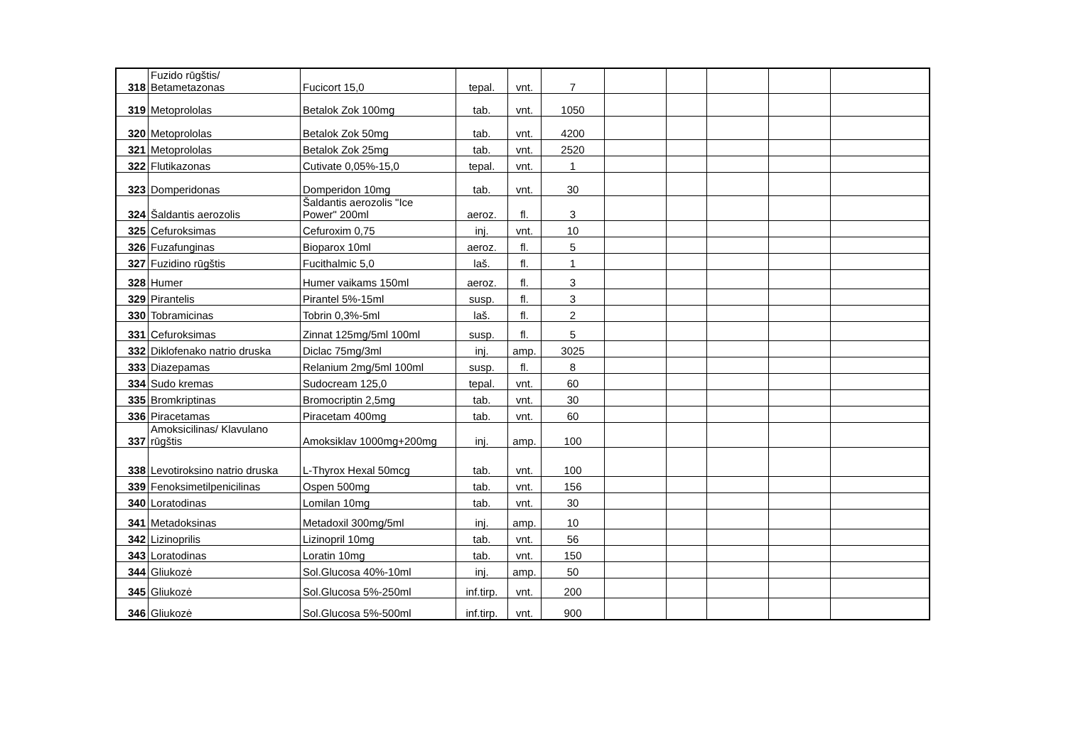| 318 | Fuzido rūgštis/ Betametazonas | Fucicort 15,0 | tepal. | vnt. | 7 | | | | | |
| 319 | Metoprololas | Betalok Zok 100mg | tab. | vnt. | 1050 | | | | | |
| 320 | Metoprololas | Betalok Zok 50mg | tab. | vnt. | 4200 | | | | | |
| 321 | Metoprololas | Betalok Zok 25mg | tab. | vnt. | 2520 | | | | | |
| 322 | Flutikazonas | Cutivate 0,05%-15,0 | tepal. | vnt. | 1 | | | | | |
| 323 | Domperidonas | Domperidon 10mg | tab. | vnt. | 30 | | | | | |
| 324 | Šaldantis aerozolis | Šaldantis aerozolis "Ice Power" 200ml | aeroz. | fl. | 3 | | | | | |
| 325 | Cefuroksimas | Cefuroxim 0,75 | inj. | vnt. | 10 | | | | | |
| 326 | Fuzafunginas | Bioparox 10ml | aeroz. | fl. | 5 | | | | | |
| 327 | Fuzidino rūgštis | Fucithalmic 5,0 | laš. | fl. | 1 | | | | | |
| 328 | Humer | Humer vaikams 150ml | aeroz. | fl. | 3 | | | | | |
| 329 | Pirantelis | Pirantel 5%-15ml | susp. | fl. | 3 | | | | | |
| 330 | Tobramicinas | Tobrin 0,3%-5ml | laš. | fl. | 2 | | | | | |
| 331 | Cefuroksimas | Zinnat 125mg/5ml 100ml | susp. | fl. | 5 | | | | | |
| 332 | Diklofenako natrio druska | Diclac 75mg/3ml | inj. | amp. | 3025 | | | | | |
| 333 | Diazepamas | Relanium 2mg/5ml 100ml | susp. | fl. | 8 | | | | | |
| 334 | Sudo kremas | Sudocream 125,0 | tepal. | vnt. | 60 | | | | | |
| 335 | Bromkriptinas | Bromocriptin 2,5mg | tab. | vnt. | 30 | | | | | |
| 336 | Piracetamas | Piracetam 400mg | tab. | vnt. | 60 | | | | | |
| 337 | Amoksicilinas/ Klavulano rūgštis | Amoksiklav 1000mg+200mg | inj. | amp. | 100 | | | | | |
| 338 | Levotiroksino natrio druska | L-Thyrox Hexal 50mcg | tab. | vnt. | 100 | | | | | |
| 339 | Fenoksimetilpenicilinas | Ospen 500mg | tab. | vnt. | 156 | | | | | |
| 340 | Loratodinas | Lomilan 10mg | tab. | vnt. | 30 | | | | | |
| 341 | Metadoksinas | Metadoxil 300mg/5ml | inj. | amp. | 10 | | | | | |
| 342 | Lizinoprilis | Lizinopril 10mg | tab. | vnt. | 56 | | | | | |
| 343 | Loratodinas | Loratin 10mg | tab. | vnt. | 150 | | | | | |
| 344 | Gliukozė | Sol.Glucosa 40%-10ml | inj. | amp. | 50 | | | | | |
| 345 | Gliukozė | Sol.Glucosa 5%-250ml | inf.tirp. | vnt. | 200 | | | | | |
| 346 | Gliukozė | Sol.Glucosa 5%-500ml | inf.tirp. | vnt. | 900 | | | | | |